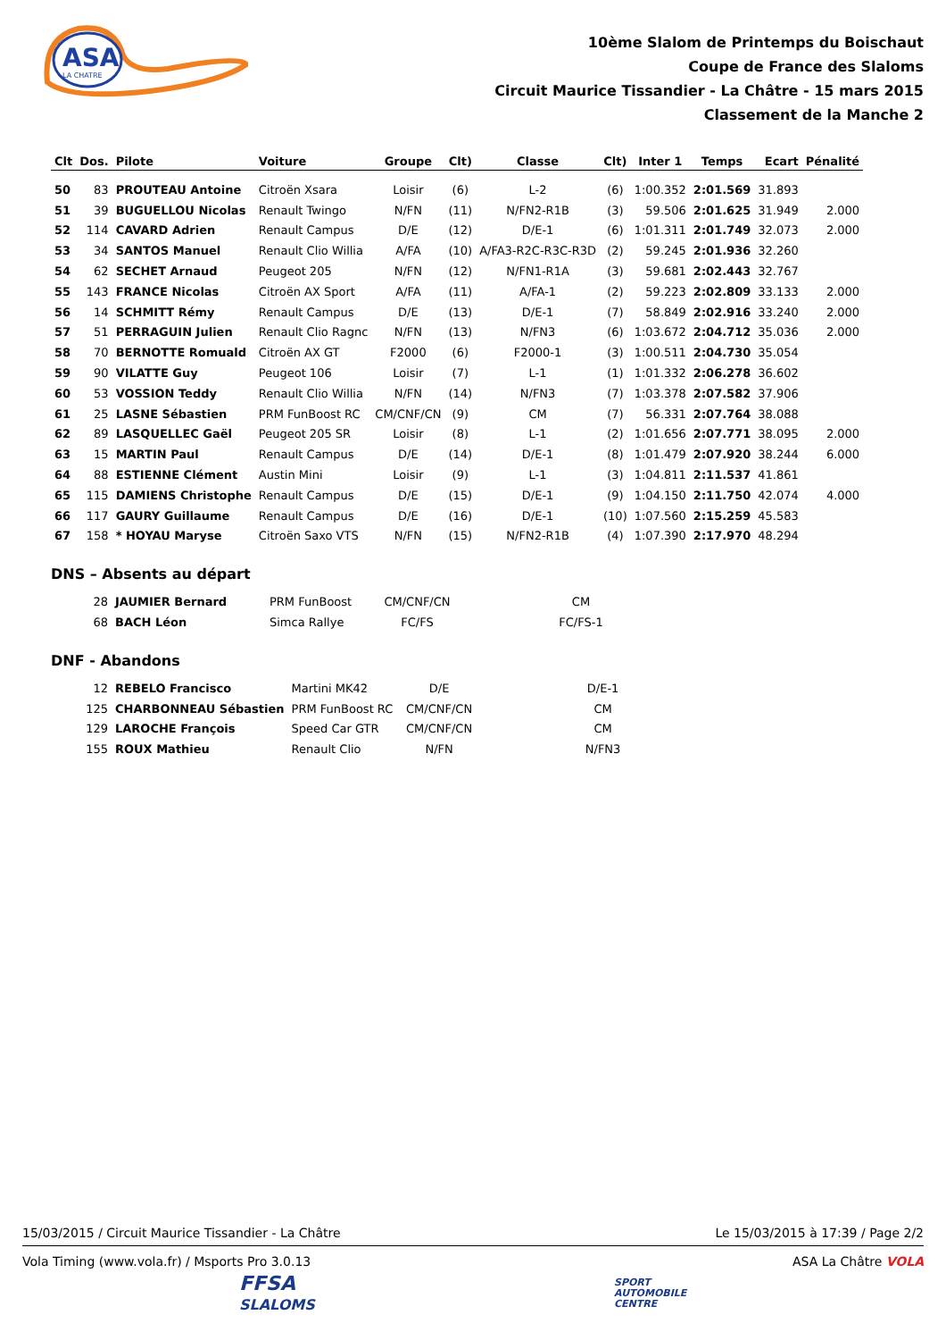ASA
LA CHATRE
10ème Slalom de Printemps du Boischaut
Coupe de France des Slaloms
Circuit Maurice Tissandier - La Châtre - 15 mars 2015
Classement de la Manche 2
| Clt | Dos. | Pilote | Voiture | Groupe | Clt) | Classe | Clt) | Inter 1 | Temps | Ecart | Pénalité |
| --- | --- | --- | --- | --- | --- | --- | --- | --- | --- | --- | --- |
| 50 | 83 | PROUTEAU Antoine | Citroën Xsara | Loisir | (6) | L-2 | (6) | 1:00.352 | 2:01.569 | 31.893 | |
| 51 | 39 | BUGUELLOU Nicolas | Renault Twingo | N/FN | (11) | N/FN2-R1B | (3) | 59.506 | 2:01.625 | 31.949 | 2.000 |
| 52 | 114 | CAVARD Adrien | Renault Campus | D/E | (12) | D/E-1 | (6) | 1:01.311 | 2:01.749 | 32.073 | 2.000 |
| 53 | 34 | SANTOS Manuel | Renault Clio Willia | A/FA | (10) | A/FA3-R2C-R3C-R3D | (2) | 59.245 | 2:01.936 | 32.260 | |
| 54 | 62 | SECHET Arnaud | Peugeot 205 | N/FN | (12) | N/FN1-R1A | (3) | 59.681 | 2:02.443 | 32.767 | |
| 55 | 143 | FRANCE Nicolas | Citroën AX Sport | A/FA | (11) | A/FA-1 | (2) | 59.223 | 2:02.809 | 33.133 | 2.000 |
| 56 | 14 | SCHMITT Rémy | Renault Campus | D/E | (13) | D/E-1 | (7) | 58.849 | 2:02.916 | 33.240 | 2.000 |
| 57 | 51 | PERRAGUIN Julien | Renault Clio Ragnc | N/FN | (13) | N/FN3 | (6) | 1:03.672 | 2:04.712 | 35.036 | 2.000 |
| 58 | 70 | BERNOTTE Romuald | Citroën AX GT | F2000 | (6) | F2000-1 | (3) | 1:00.511 | 2:04.730 | 35.054 | |
| 59 | 90 | VILATTE Guy | Peugeot 106 | Loisir | (7) | L-1 | (1) | 1:01.332 | 2:06.278 | 36.602 | |
| 60 | 53 | VOSSION Teddy | Renault Clio Willia | N/FN | (14) | N/FN3 | (7) | 1:03.378 | 2:07.582 | 37.906 | |
| 61 | 25 | LASNE Sébastien | PRM FunBoost RC | CM/CNF/CN | (9) | CM | (7) | 56.331 | 2:07.764 | 38.088 | |
| 62 | 89 | LASQUELLEC Gaël | Peugeot 205 SR | Loisir | (8) | L-1 | (2) | 1:01.656 | 2:07.771 | 38.095 | 2.000 |
| 63 | 15 | MARTIN Paul | Renault Campus | D/E | (14) | D/E-1 | (8) | 1:01.479 | 2:07.920 | 38.244 | 6.000 |
| 64 | 88 | ESTIENNE Clément | Austin Mini | Loisir | (9) | L-1 | (3) | 1:04.811 | 2:11.537 | 41.861 | |
| 65 | 115 | DAMIENS Christophe | Renault Campus | D/E | (15) | D/E-1 | (9) | 1:04.150 | 2:11.750 | 42.074 | 4.000 |
| 66 | 117 | GAURY Guillaume | Renault Campus | D/E | (16) | D/E-1 | (10) | 1:07.560 | 2:15.259 | 45.583 | |
| 67 | 158 | * HOYAU Maryse | Citroën Saxo VTS | N/FN | (15) | N/FN2-R1B | (4) | 1:07.390 | 2:17.970 | 48.294 | |
DNS – Absents au départ
| 28 | JAUMIER Bernard | PRM FunBoost | CM/CNF/CN | | CM |
| 68 | BACH Léon | Simca Rallye | FC/FS | | FC/FS-1 |
DNF - Abandons
| 12 | REBELO Francisco | Martini MK42 | D/E | | D/E-1 |
| 125 | CHARBONNEAU Sébastien | PRM FunBoost RC | CM/CNF/CN | | CM |
| 129 | LAROCHE François | Speed Car GTR | CM/CNF/CN | | CM |
| 155 | ROUX Mathieu | Renault Clio | N/FN | | N/FN3 |
15/03/2015 / Circuit Maurice Tissandier - La Châtre Le 15/03/2015 à 17:39 / Page 2/2
Vola Timing (www.vola.fr) / Msports Pro 3.0.13 ASA La Châtre VOLA
FFSA
SLALOMS
SPORT
AUTOMOBILE
CENTRE